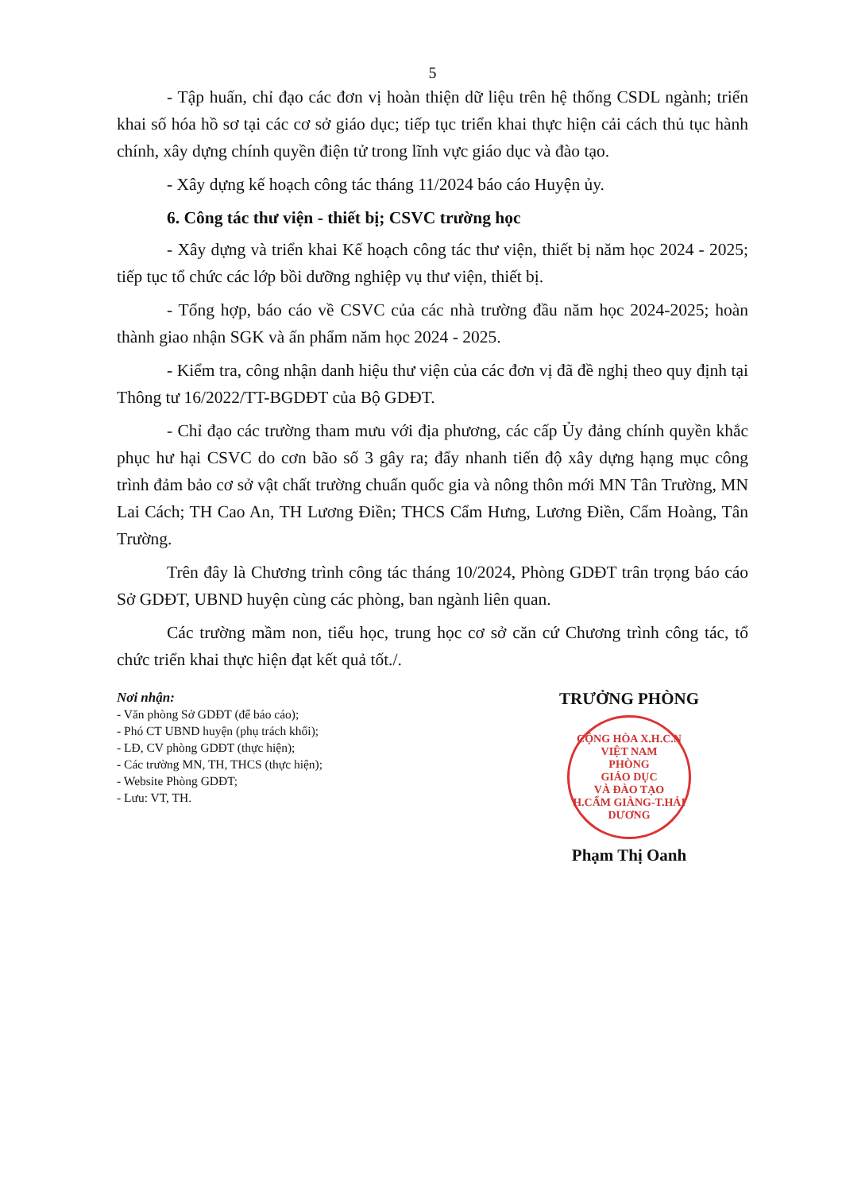5
- Tập huấn, chỉ đạo các đơn vị hoàn thiện dữ liệu trên hệ thống CSDL ngành; triển khai số hóa hồ sơ tại các cơ sở giáo dục; tiếp tục triển khai thực hiện cải cách thủ tục hành chính, xây dựng chính quyền điện tử trong lĩnh vực giáo dục và đào tạo.
- Xây dựng kế hoạch công tác tháng 11/2024 báo cáo Huyện ủy.
6. Công tác thư viện - thiết bị; CSVC trường học
- Xây dựng và triển khai Kế hoạch công tác thư viện, thiết bị năm học 2024 - 2025; tiếp tục tổ chức các lớp bồi dưỡng nghiệp vụ thư viện, thiết bị.
- Tổng hợp, báo cáo về CSVC của các nhà trường đầu năm học 2024-2025; hoàn thành giao nhận SGK và ấn phẩm năm học 2024 - 2025.
- Kiểm tra, công nhận danh hiệu thư viện của các đơn vị đã đề nghị theo quy định tại Thông tư 16/2022/TT-BGDĐT của Bộ GDĐT.
- Chỉ đạo các trường tham mưu với địa phương, các cấp Ủy đảng chính quyền khắc phục hư hại CSVC do cơn bão số 3 gây ra; đẩy nhanh tiến độ xây dựng hạng mục công trình đảm bảo cơ sở vật chất trường chuẩn quốc gia và nông thôn mới MN Tân Trường, MN Lai Cách; TH Cao An, TH Lương Điền; THCS Cẩm Hưng, Lương Điền, Cẩm Hoàng, Tân Trường.
Trên đây là Chương trình công tác tháng 10/2024, Phòng GDĐT trân trọng báo cáo Sở GDĐT, UBND huyện cùng các phòng, ban ngành liên quan.
Các trường mầm non, tiểu học, trung học cơ sở căn cứ Chương trình công tác, tổ chức triển khai thực hiện đạt kết quả tốt./.
Nơi nhận:
- Văn phòng Sở GDĐT (để báo cáo);
- Phó CT UBND huyện (phụ trách khối);
- LĐ, CV phòng GDĐT (thực hiện);
- Các trường MN, TH, THCS (thực hiện);
- Website Phòng GDĐT;
- Lưu: VT, TH.
TRƯỞNG PHÒNG
CỘNG HÒA X.H.C.N VIỆT NAM
PHÒNG
GIÁO DỤC
VÀ ĐÀO TẠO
H.CẨM GIÀNG-T.HẢI DƯƠNG
Phạm Thị Oanh